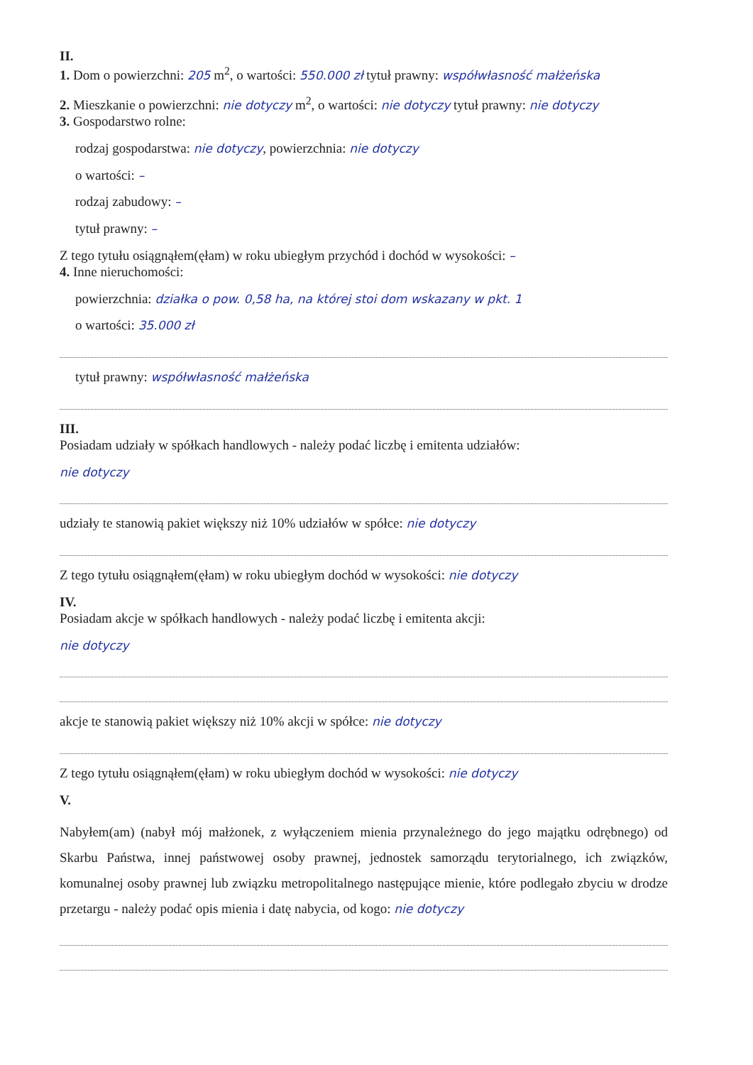II.
1. Dom o powierzchni: 205 m<sup>2</sup>, o wartości: 550.000 zł tytuł prawny: współwłasność małżeńska
2. Mieszkanie o powierzchni: nie dotyczy m<sup>2</sup>, o wartości: nie dotyczy tytuł prawny: nie dotyczy
3. Gospodarstwo rolne:
rodzaj gospodarstwa: nie dotyczy, powierzchnia: nie dotyczy
o wartości: –
rodzaj zabudowy: –
tytuł prawny: –
Z tego tytułu osiągnąłem(ęłam) w roku ubiegłym przychód i dochód w wysokości: –
4. Inne nieruchomości:
powierzchnia: działka o pow. 0,58 ha, na której stoi dom wskazany w pkt. 1
o wartości: 35.000 zł
tytuł prawny: współwłasność małżeńska
III.
Posiadam udziały w spółkach handlowych - należy podać liczbę i emitenta udziałów:
nie dotyczy
udziały te stanowią pakiet większy niż 10% udziałów w spółce: nie dotyczy
Z tego tytułu osiągnąłem(ęłam) w roku ubiegłym dochód w wysokości: nie dotyczy
IV.
Posiadam akcje w spółkach handlowych - należy podać liczbę i emitenta akcji:
nie dotyczy
akcje te stanowią pakiet większy niż 10% akcji w spółce: nie dotyczy
Z tego tytułu osiągnąłem(ęłam) w roku ubiegłym dochód w wysokości: nie dotyczy
V.
Nabyłem(am) (nabył mój małżonek, z wyłączeniem mienia przynależnego do jego majątku odrębnego) od Skarbu Państwa, innej państwowej osoby prawnej, jednostek samorządu terytorialnego, ich związków, komunalnej osoby prawnej lub związku metropolitalnego następujące mienie, które podlegało zbyciu w drodze przetargu - należy podać opis mienia i datę nabycia, od kogo: nie dotyczy